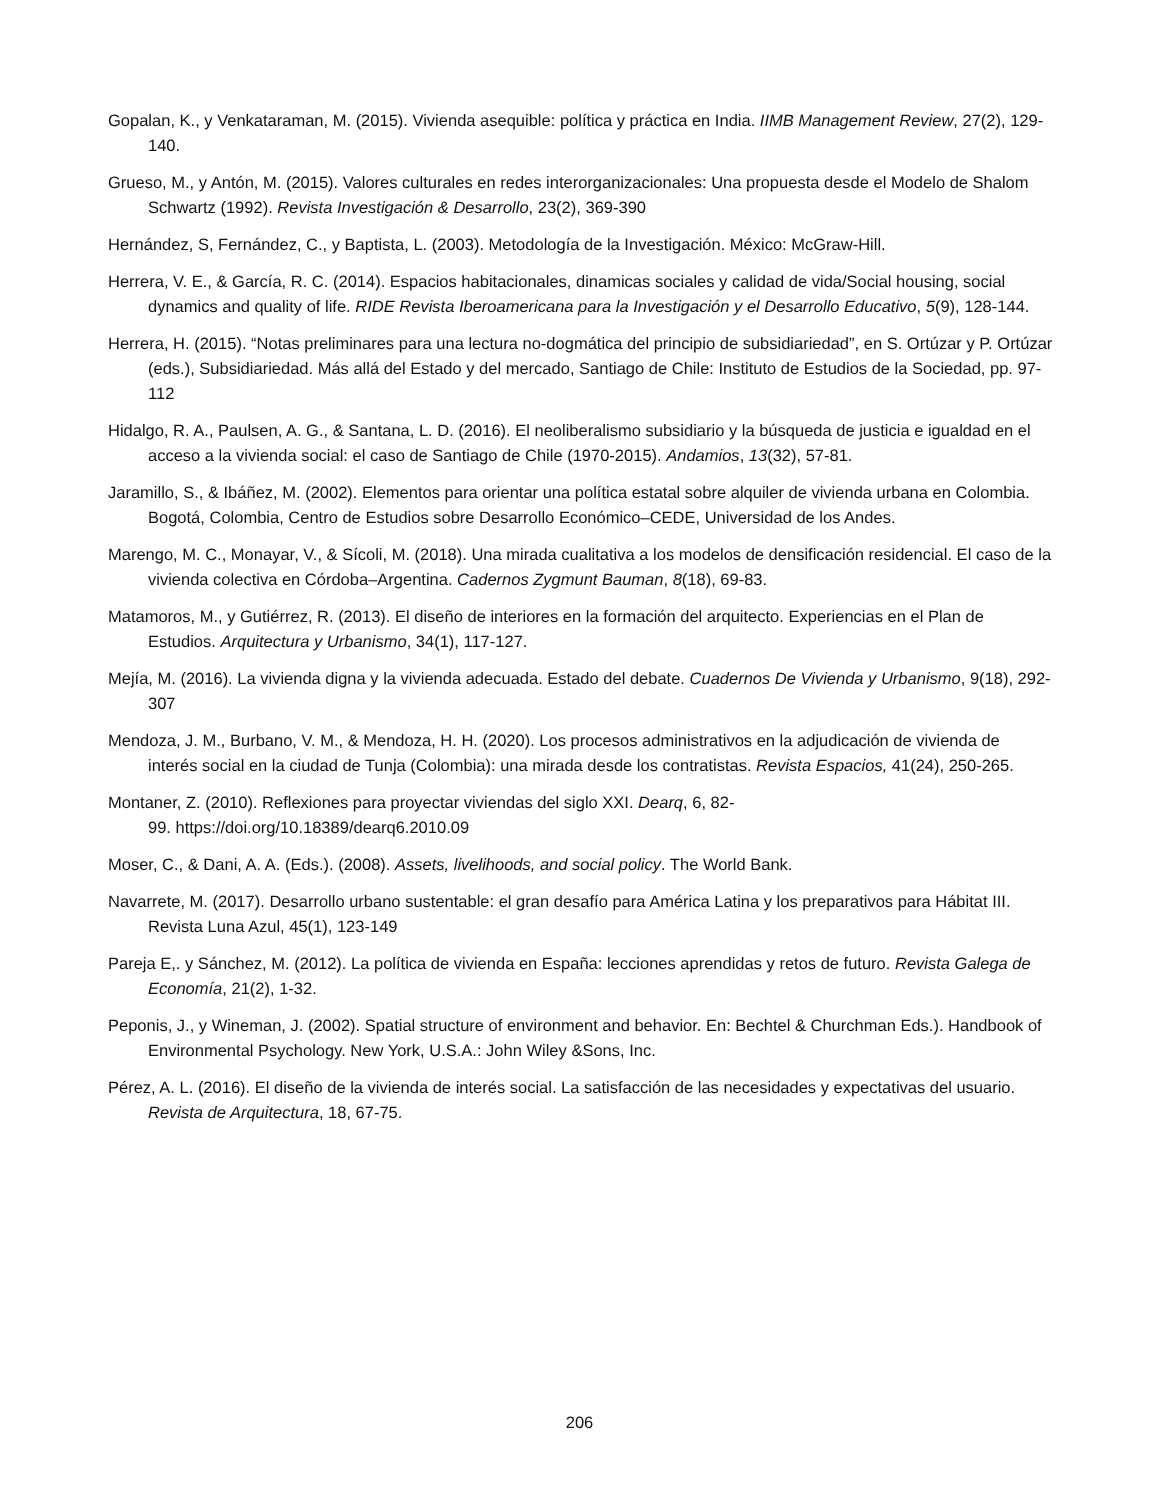Gopalan, K., y Venkataraman, M. (2015). Vivienda asequible: política y práctica en India. IIMB Management Review, 27(2), 129-140.
Grueso, M., y Antón, M. (2015). Valores culturales en redes interorganizacionales: Una propuesta desde el Modelo de Shalom Schwartz (1992). Revista Investigación & Desarrollo, 23(2), 369-390
Hernández, S, Fernández, C., y Baptista, L. (2003). Metodología de la Investigación. México: McGraw-Hill.
Herrera, V. E., & García, R. C. (2014). Espacios habitacionales, dinamicas sociales y calidad de vida/Social housing, social dynamics and quality of life. RIDE Revista Iberoamericana para la Investigación y el Desarrollo Educativo, 5(9), 128-144.
Herrera, H. (2015). “Notas preliminares para una lectura no-dogmática del principio de subsidiariedad”, en S. Ortúzar y P. Ortúzar (eds.), Subsidiariedad. Más allá del Estado y del mercado, Santiago de Chile: Instituto de Estudios de la Sociedad, pp. 97-112
Hidalgo, R. A., Paulsen, A. G., & Santana, L. D. (2016). El neoliberalismo subsidiario y la búsqueda de justicia e igualdad en el acceso a la vivienda social: el caso de Santiago de Chile (1970-2015). Andamios, 13(32), 57-81.
Jaramillo, S., & Ibáñez, M. (2002). Elementos para orientar una política estatal sobre alquiler de vivienda urbana en Colombia. Bogotá, Colombia, Centro de Estudios sobre Desarrollo Económico–CEDE, Universidad de los Andes.
Marengo, M. C., Monayar, V., & Sícoli, M. (2018). Una mirada cualitativa a los modelos de densificación residencial. El caso de la vivienda colectiva en Córdoba–Argentina. Cadernos Zygmunt Bauman, 8(18), 69-83.
Matamoros, M., y Gutiérrez, R. (2013). El diseño de interiores en la formación del arquitecto. Experiencias en el Plan de Estudios. Arquitectura y Urbanismo, 34(1), 117-127.
Mejía, M. (2016). La vivienda digna y la vivienda adecuada. Estado del debate. Cuadernos De Vivienda y Urbanismo, 9(18), 292-307
Mendoza, J. M., Burbano, V. M., & Mendoza, H. H. (2020). Los procesos administrativos en la adjudicación de vivienda de interés social en la ciudad de Tunja (Colombia): una mirada desde los contratistas. Revista Espacios, 41(24), 250-265.
Montaner, Z. (2010). Reflexiones para proyectar viviendas del siglo XXI. Dearq, 6, 82-
99. https://doi.org/10.18389/dearq6.2010.09
Moser, C., & Dani, A. A. (Eds.). (2008). Assets, livelihoods, and social policy. The World Bank.
Navarrete, M. (2017). Desarrollo urbano sustentable: el gran desafío para América Latina y los preparativos para Hábitat III. Revista Luna Azul, 45(1), 123-149
Pareja E,. y Sánchez, M. (2012). La política de vivienda en España: lecciones aprendidas y retos de futuro. Revista Galega de Economía, 21(2), 1-32.
Peponis, J., y Wineman, J. (2002). Spatial structure of environment and behavior. En: Bechtel & Churchman Eds.). Handbook of Environmental Psychology. New York, U.S.A.: John Wiley &Sons, Inc.
Pérez, A. L. (2016). El diseño de la vivienda de interés social. La satisfacción de las necesidades y expectativas del usuario. Revista de Arquitectura, 18, 67-75.
206